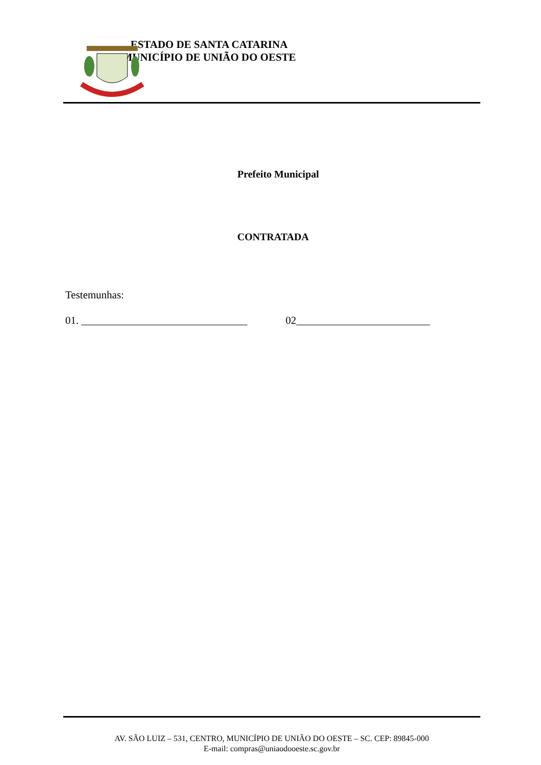ESTADO DE SANTA CATARINA
MUNICÍPIO DE UNIÃO DO OESTE
Prefeito Municipal
CONTRATADA
Testemunhas:
01. _______________________________ 02_________________________
AV. SÃO LUIZ – 531, CENTRO, MUNICÍPIO DE UNIÃO DO OESTE – SC. CEP: 89845-000
E-mail: compras@uniaodooeste.sc.gov.br